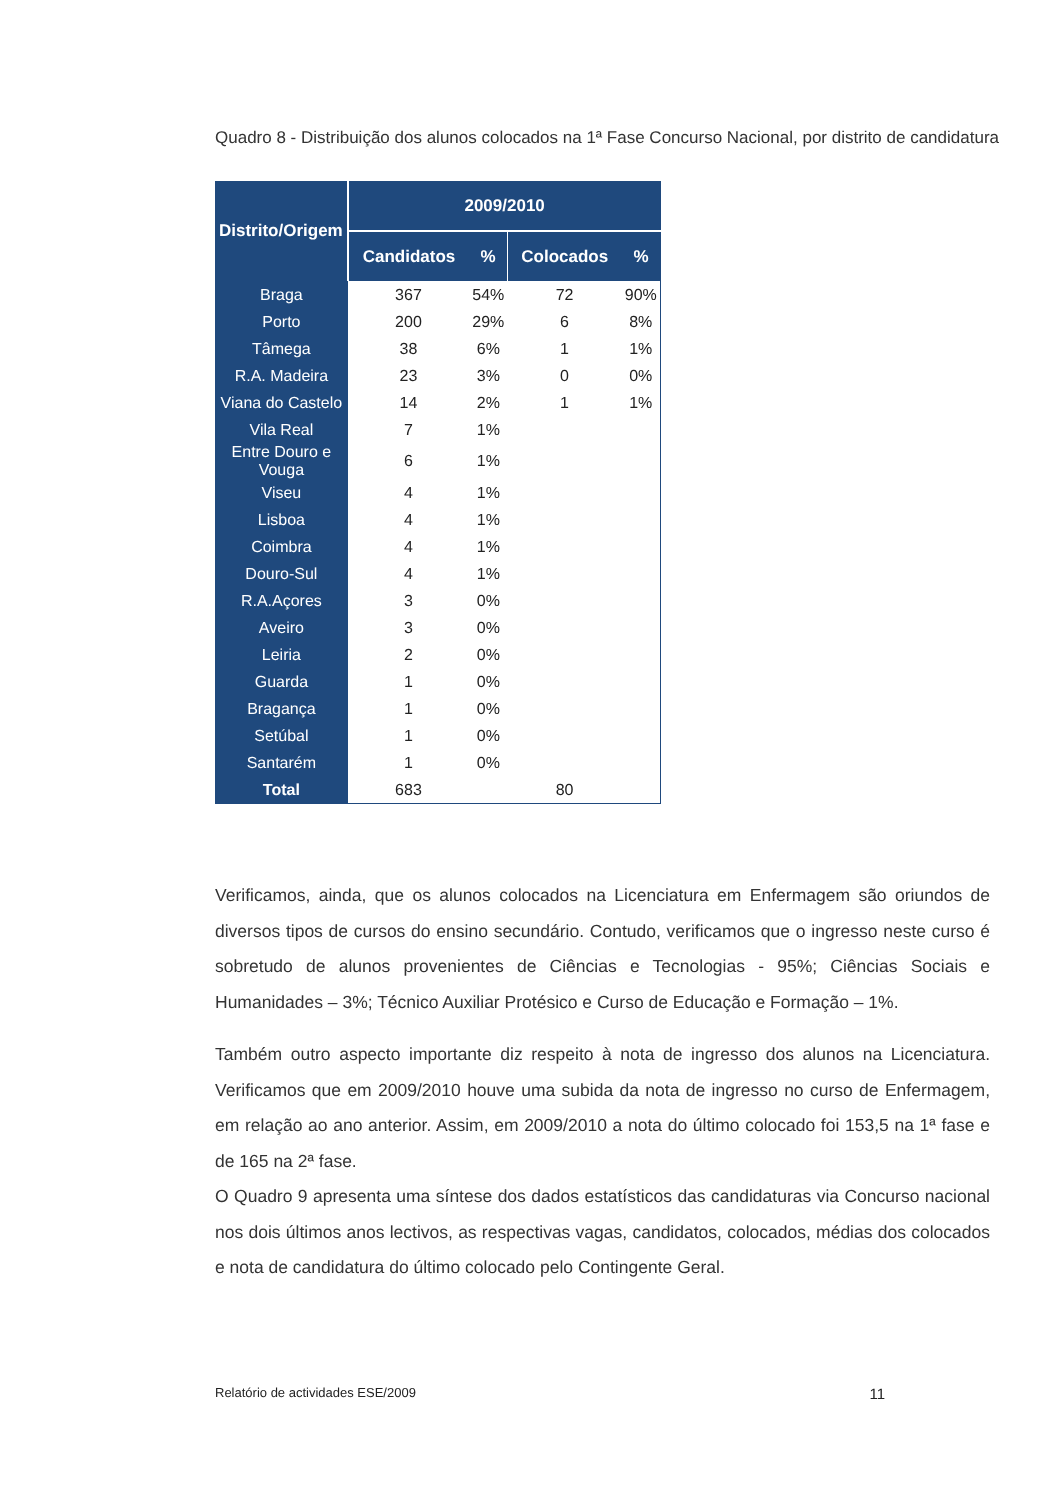Quadro 8 - Distribuição dos alunos colocados na 1ª Fase Concurso Nacional, por distrito de candidatura
| Distrito/Origem | 2009/2010 | | | |
| --- | --- | --- | --- | --- |
| | Candidatos | % | Colocados | % |
| Braga | 367 | 54% | 72 | 90% |
| Porto | 200 | 29% | 6 | 8% |
| Tâmega | 38 | 6% | 1 | 1% |
| R.A. Madeira | 23 | 3% | 0 | 0% |
| Viana do Castelo | 14 | 2% | 1 | 1% |
| Vila Real | 7 | 1% | | |
| Entre Douro e Vouga | 6 | 1% | | |
| Viseu | 4 | 1% | | |
| Lisboa | 4 | 1% | | |
| Coimbra | 4 | 1% | | |
| Douro-Sul | 4 | 1% | | |
| R.A.Açores | 3 | 0% | | |
| Aveiro | 3 | 0% | | |
| Leiria | 2 | 0% | | |
| Guarda | 1 | 0% | | |
| Bragança | 1 | 0% | | |
| Setúbal | 1 | 0% | | |
| Santarém | 1 | 0% | | |
| Total | 683 | | 80 | |
Verificamos, ainda, que os alunos colocados na Licenciatura em Enfermagem são oriundos de diversos tipos de cursos do ensino secundário. Contudo, verificamos que o ingresso neste curso é sobretudo de alunos provenientes de Ciências e Tecnologias - 95%; Ciências Sociais e Humanidades – 3%; Técnico Auxiliar Protésico e Curso de Educação e Formação – 1%.
Também outro aspecto importante diz respeito à nota de ingresso dos alunos na Licenciatura. Verificamos que em 2009/2010 houve uma subida da nota de ingresso no curso de Enfermagem, em relação ao ano anterior. Assim, em 2009/2010 a nota do último colocado foi 153,5 na 1ª fase e de 165 na 2ª fase.
O Quadro 9 apresenta uma síntese dos dados estatísticos das candidaturas via Concurso nacional nos dois últimos anos lectivos, as respectivas vagas, candidatos, colocados, médias dos colocados e nota de candidatura do último colocado pelo Contingente Geral.
Relatório de actividades ESE/2009 11